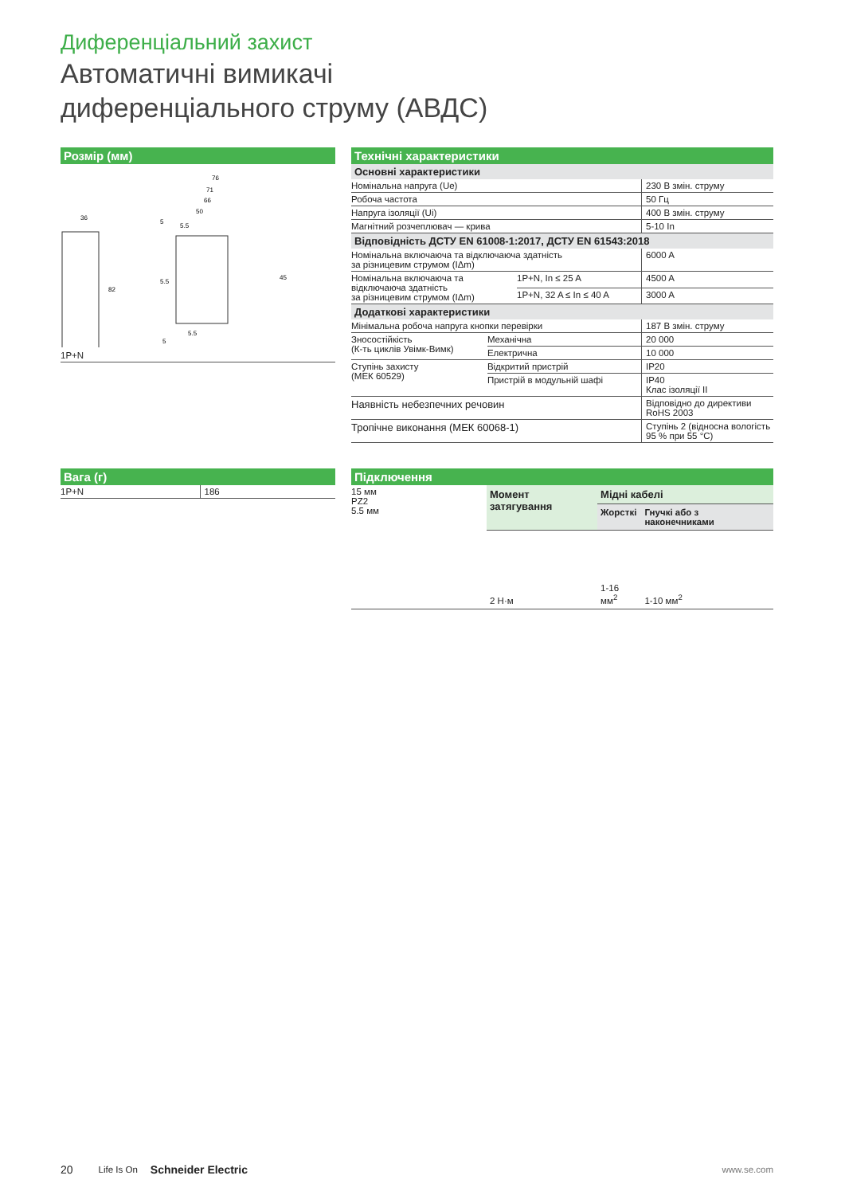Диференціальний захист
Автоматичні вимикачі
диференціального струму (АВДС)
Розмір (мм)
36
82
76
71
66
50
45
5.5
5
5.5
5.5
5
| 1P+N |
Технічні характеристики
Основні характеристики
| Номінальна напруга (Ue) | 230 В змін. струму |
| Робоча частота | 50 Гц |
| Напруга ізоляції (Ui) | 400 В змін. струму |
| Магнітний розчеплювач — крива | 5-10 In |
Відповідність ДСТУ EN 61008-1:2017, ДСТУ EN 61543:2018
| Номінальна включаюча та відключаюча здатність за різницевим струмом (IΔm) | | 6000 A |
| Номінальна включаюча та відключаюча здатність за різницевим струмом (IΔm) | 1P+N, In ≤ 25 A | 4500 A |
| | 1P+N, 32 A ≤ In ≤ 40 A | 3000 A |
Додаткові характеристики
| Мінімальна робоча напруга кнопки перевірки | | 187 В змін. струму |
| Зносостійкість (К-ть циклів Увімк-Вимк) | Механічна | 20 000 |
| | Електрична | 10 000 |
| Ступінь захисту (МЕК 60529) | Відкритий пристрій | IP20 |
| | Пристрій в модульній шафі | IP40 Клас ізоляції II |
| Наявність небезпечних речовин | | Відповідно до директиви RoHS 2003 |
| Тропічне виконання (МЕК 60068-1) | | Ступінь 2 (відносна вологість 95 % при 55 °C) |
Вага (г)
| 1P+N | 186 |
Підключення
| 15 мм PZ2 5.5 мм | Момент затягування | Мідні кабелі | |
| | | Жорсткі | Гнучкі або з наконечниками |
| | 2 Н·м | 1-16 мм<sup>2</sup> | 1-10 мм<sup>2</sup> |
20 Life Is On Schneider Electric www.se.com